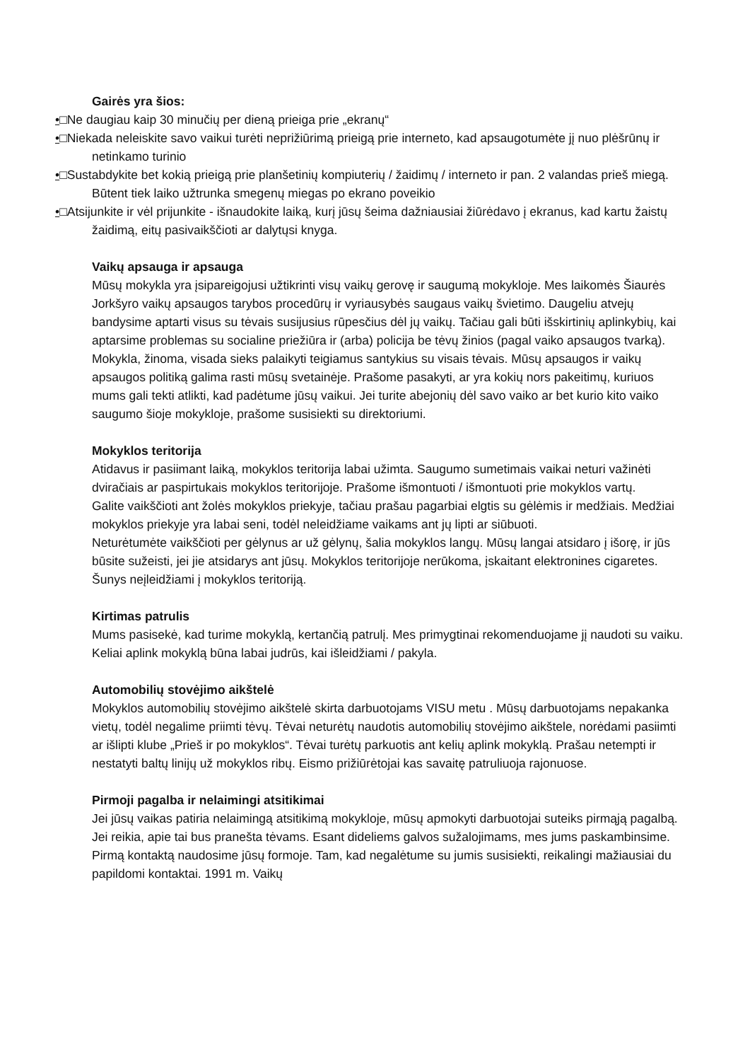Gairės yra šios:
•□Ne daugiau kaip 30 minučių per dieną prieiga prie „ekranų“
•□Niekada neleiskite savo vaikui turėti neprižiūrimą prieigą prie interneto, kad apsaugotumėte jį nuo plėšrūnų ir netinkamo turinio
•□Sustabdykite bet kokią prieigą prie planšetinių kompiuterių / žaidimų / interneto ir pan. 2 valandas prieš miegą. Būtent tiek laiko užtrunka smegenų miegas po ekrano poveikio
•□Atsijunkite ir vėl prijunkite - išnaudokite laiką, kurį jūsų šeima dažniausiai žiūrėdavo į ekranus, kad kartu žaistų žaidimą, eitų pasivaikščioti ar dalytųsi knyga.
Vaikų apsauga ir apsauga
Mūsų mokykla yra įsipareigojusi užtikrinti visų vaikų gerovę ir saugumą mokykloje. Mes laikomės Šiaurės Jorkšyro vaikų apsaugos tarybos procedūrų ir vyriausybės saugaus vaikų švietimo. Daugeliu atvejų bandysime aptarti visus su tėvais susijusius rūpesčius dėl jų vaikų. Tačiau gali būti išskirtinių aplinkybių, kai aptarsime problemas su socialine priežiūra ir (arba) policija be tėvų žinios (pagal vaiko apsaugos tvarką). Mokykla, žinoma, visada sieks palaikyti teigiamus santykius su visais tėvais. Mūsų apsaugos ir vaikų apsaugos politiką galima rasti mūsų svetainėje. Prašome pasakyti, ar yra kokių nors pakeitimų, kuriuos mums gali tekti atlikti, kad padėtume jūsų vaikui. Jei turite abejonių dėl savo vaiko ar bet kurio kito vaiko saugumo šioje mokykloje, prašome susisiekti su direktoriumi.
Mokyklos teritorija
Atidavus ir pasiimant laiką, mokyklos teritorija labai užimta. Saugumo sumetimais vaikai neturi važinėti dviračiais ar paspirtukais mokyklos teritorijoje. Prašome išmontuoti / išmontuoti prie mokyklos vartų.
Galite vaikščioti ant žolės mokyklos priekyje, tačiau prašau pagarbiai elgtis su gėlėmis ir medžiais. Medžiai mokyklos priekyje yra labai seni, todėl neleidžiame vaikams ant jų lipti ar siūbuoti.
Neturėtumėte vaikščioti per gėlynus ar už gėlynų, šalia mokyklos langų. Mūsų langai atsidaro į išorę, ir jūs būsite sužeisti, jei jie atsidarys ant jūsų. Mokyklos teritorijoje nerūkoma, įskaitant elektronines cigaretes. Šunys neįleidžiami į mokyklos teritoriją.
Kirtimas patrulis
Mums pasisekė, kad turime mokyklą, kertančią patrulį. Mes primygtinai rekomenduojame jį naudoti su vaiku. Keliai aplink mokyklą būna labai judrūs, kai išleidžiami / pakyla.
Automobilių stovėjimo aikštelė
Mokyklos automobilių stovėjimo aikštelė skirta darbuotojams VISU metu . Mūsų darbuotojams nepakanka vietų, todėl negalime priimti tėvų. Tėvai neturėtų naudotis automobilių stovėjimo aikštele, norėdami pasiimti ar išlipti klube „Prieš ir po mokyklos“. Tėvai turėtų parkuotis ant kelių aplink mokyklą. Prašau netempti ir nestatyti baltų linijų už mokyklos ribų. Eismo prižiūrėtojai kas savaitę patruliuoja rajonuose.
Pirmoji pagalba ir nelaimingi atsitikimai
Jei jūsų vaikas patiria nelaimingą atsitikimą mokykloje, mūsų apmokyti darbuotojai suteiks pirmąją pagalbą. Jei reikia, apie tai bus pranešta tėvams. Esant dideliems galvos sužalojimams, mes jums paskambinsime. Pirmą kontaktą naudosime jūsų formoje. Tam, kad negalėtume su jumis susisiekti, reikalingi mažiausiai du papildomi kontaktai. 1991 m. Vaikų